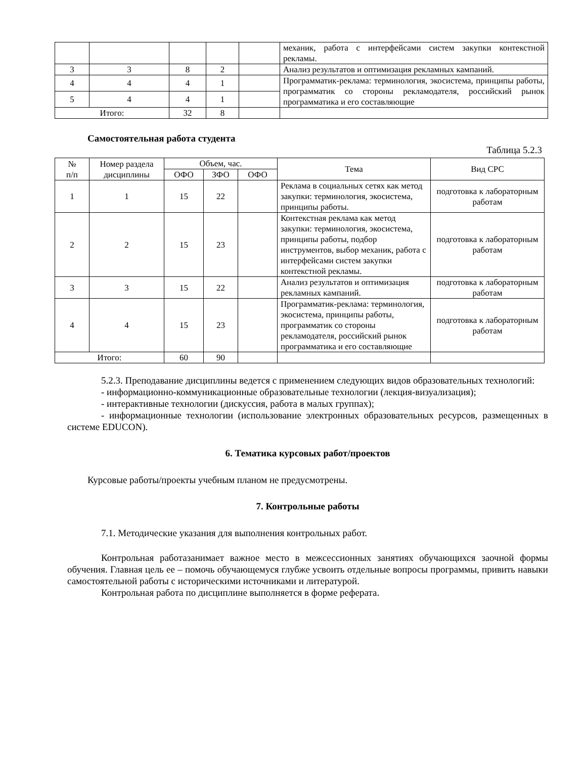| | | | | | механик, работа с интерфейсами систем закупки контекстной рекламы. |
| 3 | 3 | 8 | 2 | | Анализ результатов и оптимизация рекламных кампаний. |
| 4 | 4 | 4 | 1 | | Программатик-реклама: терминология, экосистема, принципы работы, программатик со стороны рекламодателя, российский рынок программатика и его составляющие |
| 5 | 4 | 4 | 1 | | |
| Итого: | | 32 | 8 | | |
Самостоятельная работа студента
Таблица 5.2.3
| № п/п | Номер раздела дисциплины | Объем, час. | | | Тема | Вид СРС |
| --- | --- | --- | --- | --- | --- | --- |
| | | ОФО | ЗФО | ОФО | | |
| 1 | 1 | 15 | 22 | | Реклама в социальных сетях как метод закупки: терминология, экосистема, принципы работы. | подготовка к лабораторным работам |
| 2 | 2 | 15 | 23 | | Контекстная реклама как метод закупки: терминология, экосистема, принципы работы, подбор инструментов, выбор механик, работа с интерфейсами систем закупки контекстной рекламы. | подготовка к лабораторным работам |
| 3 | 3 | 15 | 22 | | Анализ результатов и оптимизация рекламных кампаний. | подготовка к лабораторным работам |
| 4 | 4 | 15 | 23 | | Программатик-реклама: терминология, экосистема, принципы работы, программатик со стороны рекламодателя, российский рынок программатика и его составляющие | подготовка к лабораторным работам |
| Итого: | | 60 | 90 | | | |
5.2.3. Преподавание дисциплины ведется с применением следующих видов образовательных технологий:
- информационно-коммуникационные образовательные технологии (лекция-визуализация);
- интерактивные технологии (дискуссия, работа в малых группах);
- информационные технологии (использование электронных образовательных ресурсов, размещенных в системе EDUCON).
6. Тематика курсовых работ/проектов
Курсовые работы/проекты учебным планом не предусмотрены.
7. Контрольные работы
7.1. Методические указания для выполнения контрольных работ.
Контрольная работазанимает важное место в межсессионных занятиях обучающихся заочной формы обучения. Главная цель ее – помочь обучающемуся глубже усвоить отдельные вопросы программы, привить навыки самостоятельной работы с историческими источниками и литературой.
Контрольная работа по дисциплине выполняется в форме реферата.